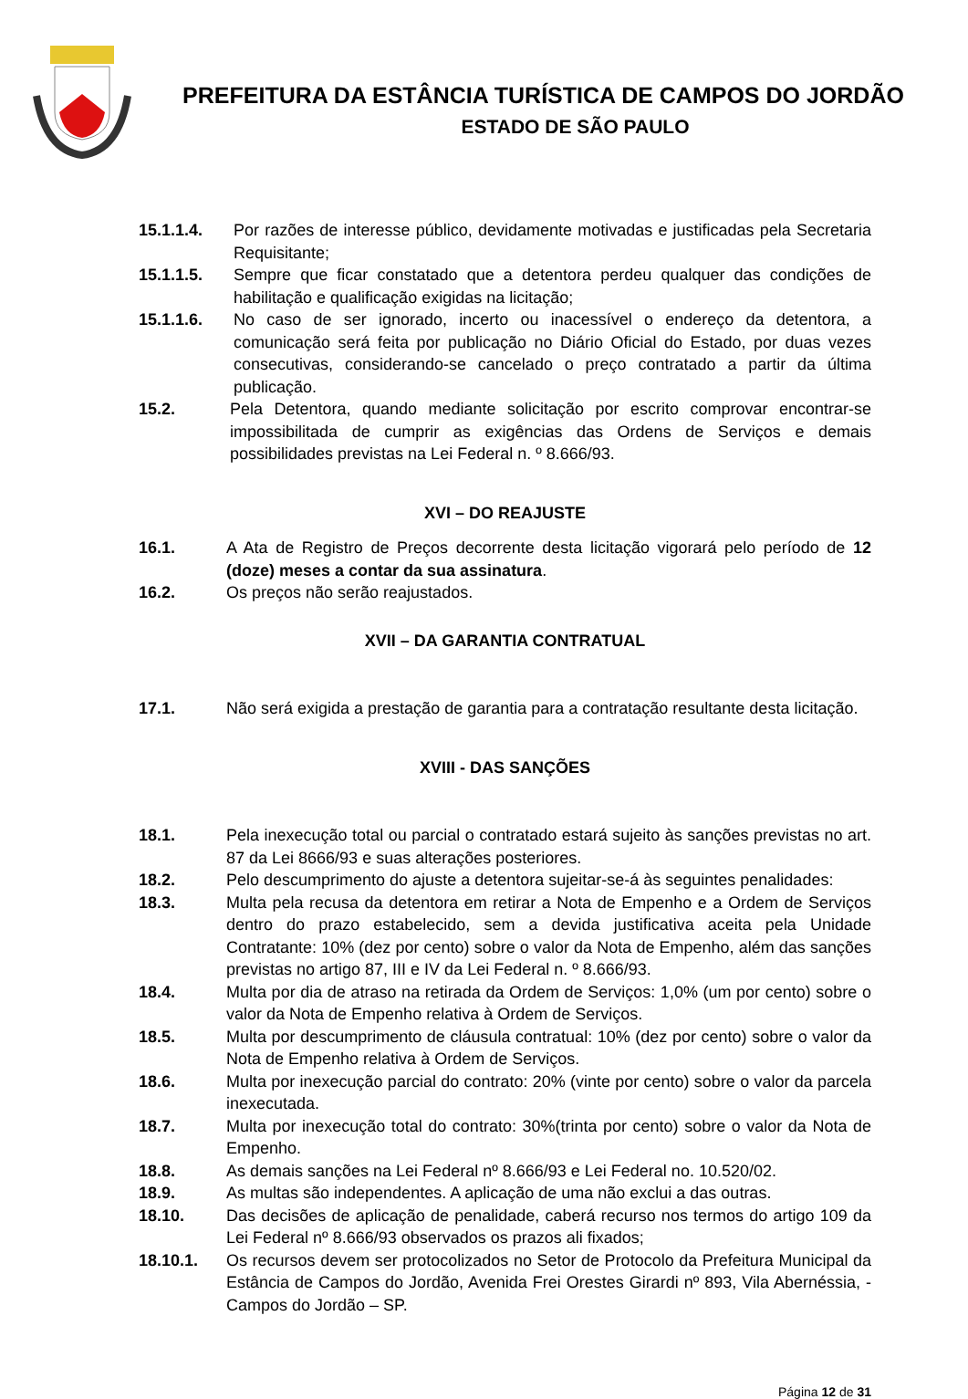PREFEITURA DA ESTÂNCIA TURÍSTICA DE CAMPOS DO JORDÃO
ESTADO DE SÃO PAULO
15.1.1.4. Por razões de interesse público, devidamente motivadas e justificadas pela Secretaria Requisitante;
15.1.1.5. Sempre que ficar constatado que a detentora perdeu qualquer das condições de habilitação e qualificação exigidas na licitação;
15.1.1.6. No caso de ser ignorado, incerto ou inacessível o endereço da detentora, a comunicação será feita por publicação no Diário Oficial do Estado, por duas vezes consecutivas, considerando-se cancelado o preço contratado a partir da última publicação.
15.2. Pela Detentora, quando mediante solicitação por escrito comprovar encontrar-se impossibilitada de cumprir as exigências das Ordens de Serviços e demais possibilidades previstas na Lei Federal n. º 8.666/93.
XVI – DO REAJUSTE
16.1. A Ata de Registro de Preços decorrente desta licitação vigorará pelo período de 12 (doze) meses a contar da sua assinatura.
16.2. Os preços não serão reajustados.
XVII – DA GARANTIA CONTRATUAL
17.1. Não será exigida a prestação de garantia para a contratação resultante desta licitação.
XVIII - DAS SANÇÕES
18.1. Pela inexecução total ou parcial o contratado estará sujeito às sanções previstas no art. 87 da Lei 8666/93 e suas alterações posteriores.
18.2. Pelo descumprimento do ajuste a detentora sujeitar-se-á às seguintes penalidades:
18.3. Multa pela recusa da detentora em retirar a Nota de Empenho e a Ordem de Serviços dentro do prazo estabelecido, sem a devida justificativa aceita pela Unidade Contratante: 10% (dez por cento) sobre o valor da Nota de Empenho, além das sanções previstas no artigo 87, III e IV da Lei Federal n. º 8.666/93.
18.4. Multa por dia de atraso na retirada da Ordem de Serviços: 1,0% (um por cento) sobre o valor da Nota de Empenho relativa à Ordem de Serviços.
18.5. Multa por descumprimento de cláusula contratual: 10% (dez por cento) sobre o valor da Nota de Empenho relativa à Ordem de Serviços.
18.6. Multa por inexecução parcial do contrato: 20% (vinte por cento) sobre o valor da parcela inexecutada.
18.7. Multa por inexecução total do contrato: 30%(trinta por cento) sobre o valor da Nota de Empenho.
18.8. As demais sanções na Lei Federal nº 8.666/93 e Lei Federal no. 10.520/02.
18.9. As multas são independentes. A aplicação de uma não exclui a das outras.
18.10. Das decisões de aplicação de penalidade, caberá recurso nos termos do artigo 109 da Lei Federal nº 8.666/93 observados os prazos ali fixados;
18.10.1. Os recursos devem ser protocolizados no Setor de Protocolo da Prefeitura Municipal da Estância de Campos do Jordão, Avenida Frei Orestes Girardi nº 893, Vila Abernéssia, - Campos do Jordão – SP.
Página 12 de 31